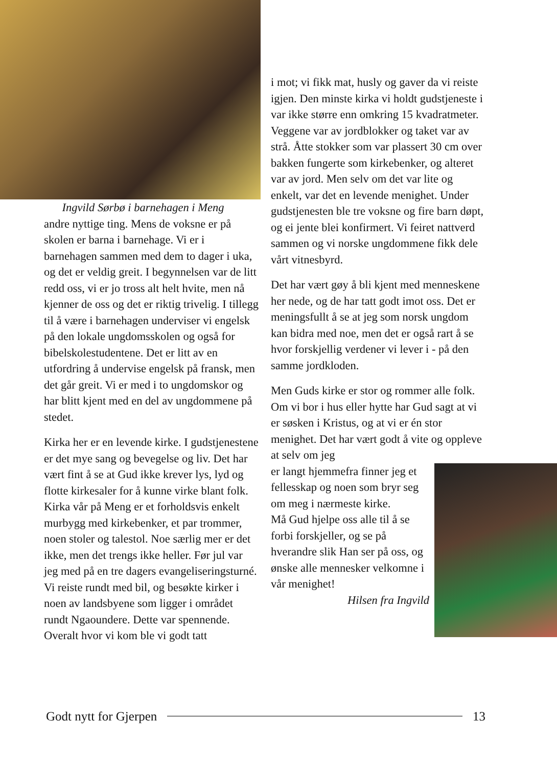Ingvild Sørbø i barnehagen i Meng
andre nyttige ting. Mens de voksne er på skolen er barna i barnehage. Vi er i barnehagen sammen med dem to dager i uka, og det er veldig greit. I begynnelsen var de litt redd oss, vi er jo tross alt helt hvite, men nå kjenner de oss og det er riktig trivelig. I tillegg til å være i barnehagen underviser vi engelsk på den lokale ungdomsskolen og også for bibelskolestudentene. Det er litt av en utfordring å undervise engelsk på fransk, men det går greit. Vi er med i to ungdomskor og har blitt kjent med en del av ungdommene på stedet.
Kirka her er en levende kirke. I gudstjenestene er det mye sang og bevegelse og liv. Det har vært fint å se at Gud ikke krever lys, lyd og flotte kirkesaler for å kunne virke blant folk. Kirka vår på Meng er et forholdsvis enkelt murbygg med kirkebenker, et par trommer, noen stoler og talestol. Noe særlig mer er det ikke, men det trengs ikke heller. Før jul var jeg med på en tre dagers evangeliseringsturné. Vi reiste rundt med bil, og besøkte kirker i noen av landsbyene som ligger i området rundt Ngaoundere. Dette var spennende. Overalt hvor vi kom ble vi godt tatt
i mot; vi fikk mat, husly og gaver da vi reiste igjen. Den minste kirka vi holdt gudstjeneste i var ikke større enn omkring 15 kvadratmeter. Veggene var av jordblokker og taket var av strå. Åtte stokker som var plassert 30 cm over bakken fungerte som kirkebenker, og alteret var av jord. Men selv om det var lite og enkelt, var det en levende menighet. Under gudstjenesten ble tre voksne og fire barn døpt, og ei jente blei konfirmert. Vi feiret nattverd sammen og vi norske ungdommene fikk dele vårt vitnesbyrd.
Det har vært gøy å bli kjent med menneskene her nede, og de har tatt godt imot oss. Det er meningsfullt å se at jeg som norsk ungdom kan bidra med noe, men det er også rart å se hvor forskjellig verdener vi lever i - på den samme jordkloden.
Men Guds kirke er stor og rommer alle folk. Om vi bor i hus eller hytte har Gud sagt at vi er søsken i Kristus, og at vi er én stor menighet. Det har vært godt å vite og oppleve at selv om jeg
er langt hjemmefra finner jeg et fellesskap og noen som bryr seg om meg i nærmeste kirke.
Må Gud hjelpe oss alle til å se forbi forskjeller, og se på hverandre slik Han ser på oss, og ønske alle mennesker velkomne i vår menighet!
Hilsen fra Ingvild
Godt nytt for Gjerpen 13